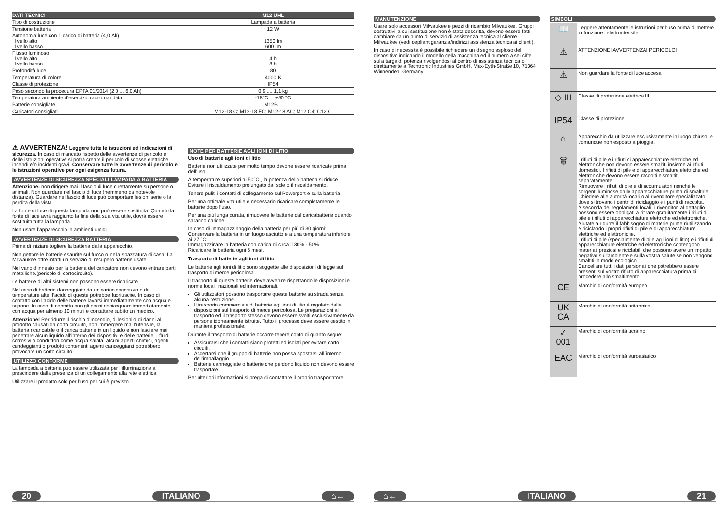| DATI TECNICI | M12 UHL |
| --- | --- |
| Tipo di costruzione | Lampada a batteria |
| Tensione batteria | 12 W |
| Autonomia luce con 1 carico di batteria (4,0 Ah) livello alto livello basso | 1350 lm 600 lm |
| Flusso luminoso livello alto livello basso | 4 h 8 h |
| Profondità luce | 80 |
| Temperatura di colore | 4000 K |
| Classe di protezione | IP54 |
| Peso secondo la procedura EPTA 01/2014 (2,0 ... 6,0 Ah) | 0,9 .... 1,1 kg |
| Temperatura ambiente d’esercizio raccomandata | -18°C ... +50 °C |
| Batterie consigliate | M12B... |
| Caricatori consigliati | M12-18 C; M12-18 FC; M12-18 AC; M12 C4; C12 C |
⚠ AVVERTENZA! Leggere tutte le istruzioni ed indicazioni di sicurezza. In caso di mancato rispetto delle avvertenze di pericolo e delle istruzioni operative si potrà creare il pericolo di scosse elettriche, incendi e/o incidenti gravi. Conservare tutte le avvertenze di pericolo e le istruzioni operative per ogni esigenza futura.
AVVERTENZE DI SICUREZZA SPECIALI LAMPADA A BATTERIA
Attenzione: non dirigere mai il fascio di luce direttamente su persone o animali. Non guardare nel fascio di luce (nemmeno da notevole distanza). Guardare nel fascio di luce può comportare lesioni serie o la perdita della vista.
La fonte di luce di questa lampada non può essere sostituita. Quando la fonte di luce avrà raggiunto la fine della sua vita utile, dovrà essere sostituita tutta la lampada.
Non usare l’apparecchio in ambienti umidi.
AVVERTENZE DI SICUREZZA BATTERIA
Prima di iniziare togliere la batteria dalla apparecchio.
Non gettare le batterie esaurite sul fuoco o nella spazzatura di casa. La Milwaukee offre infatti un servizio di recupero batterie usate.
Nel vano d’innesto per la batteria del caricatore non devono entrare parti metalliche.(pericolo di cortocircuito).
Le batterie di altri sistemi non possono essere ricaricate.
Nel caso di batterie danneggiate da un carico eccessivo o da temperature alte, l‘acido di queste potrebbe fuoriuscire. In caso di contatto con l‘acido delle batterie lavarsi immediatamente con acqua e sapone. In caso di contatto con gli occhi risciacquare immediatamente con acqua per almeno 10 minuti e contattare subito un medico.
Attenzione! Per ridurre il rischio d‘incendio, di lesioni o di danni al prodotto causati da corto circuito, non immergere mai l‘utensile, la batteria ricaricabile o il carica batterie in un liquido e non lasciare mai penetrare alcun liquido all‘interno dei dispositivi e delle batterie. I fluidi corrosivi o conduttori come acqua salata, alcuni agenti chimici, agenti candeggianti o prodotti contenenti agenti candeggianti potrebbero provocare un corto circuito.
UTILIZZO CONFORME
La lampada a batteria può essere utilizzata per l‘illuminazione a prescindere dalla presenza di un collegamento alla rete elettrica.
Utilizzare il prodotto solo per l’uso per cui è previsto.
NOTE PER BATTERIE AGLI IONI DI LITIO
Uso di batterie agli ioni di litio
Batterie non utilizzate per molto tempo devone essere ricaricate prima dell’uso.
A temperature superiori ai 50°C , la potenza della batteria si riduce. Evitare il riscaldamento prolungato dal sole o il riscaldamento.
Tenere puliti i contatti di collegamento sul Powerport e sulla batteria.
Per una ottimale vita utile è necessario ricaricare completamente le batterie dopo l‘uso.
Per una più lunga durata, rimuovere le batterie dal caricabatterie quando saranno cariche.
In caso di immagazzinaggio della batteria per più di 30 giorni:
Conservare la batteria in un luogo asciutto e a una temperatura inferiore ai 27 °C.
Immagazzinare la batteria con carica di circa il 30% - 50%.
Ricaricare la batteria ogni 6 mesi.
Trasporto di batterie agli ioni di litio
Le batterie agli ioni di litio sono soggette alle disposizioni di legge sul trasporto di merce pericolosa.
Il trasporto di queste batterie deve avvenire rispettando le disposizioni e norme locali, nazionali ed internazionali.
Gli utilizzatori possono trasportare queste batterie su strada senza alcuna restrizione.
Il trasporto commerciale di batterie agli ioni di litio è regolato dalle disposizioni sul trasporto di merce pericolosa. Le preparazioni al trasporto ed il trasporto stesso devono essere svolti esclusivamente da persone idoneamente istruite. Tutto il processo deve essere gestito in maniera professionale.
Durante il trasporto di batterie occorre tenere conto di quanto segue:
Assicurarsi che i contatti siano protetti ed isolati per evitare corto circuiti.
Accertarsi che il gruppo di batterie non possa spostarsi all´interno dell‘imballaggio.
Batterie danneggiate o batterie che perdono liquido non devono essere trasportate.
Per ulteriori informazioni si prega di contattare il proprio trasportatore.
20 ITALIANO ⌂←
MANUTENZIONE
Usare solo accessori Milwaukee e pezzi di ricambio Milwaukee. Gruppi costruttivi la cui sostituzione non è stata descritta, devono essere fatti cambiare da un punto di servizio di assistenza tecnica al cliente Milwaukee (vedi depliant garanzia/indirizzi assistenza tecnica ai clienti).
In caso di necessità è possibile richiedere un disegno esploso del dispositivo indicando il modello della macchina ed il numero a sei cifre sulla targa di potenza rivolgendosi al centro di assistenza tecnica o direttamente a Techtronic Industries GmbH, Max-Eyth-Straße 10, 71364 Winnenden, Germany.
SIMBOLI
| 📖 | Leggere attentamente le istruzioni per l‘uso prima di mettere in funzione l‘elettroutensile. |
| ⚠ | ATTENZIONE! AVVERTENZA! PERICOLO! |
| ⚠ | Non guardare la fonte di luce accesa. |
| ◇ III | Classe di protezione elettrica III. |
| IP54 | Classe di protezione |
| ⌂ | Apparecchio da utilizzare esclusivamente in luogo chiuso, e comunque non esposto a pioggia. |
| 🗑 | I rifiuti di pile e i rifiuti di apparecchiature elettriche ed elettroniche non devono essere smaltiti insieme ai rifiuti domestici. I rifiuti di pile e di apparecchiature elettriche ed elettroniche devono essere raccolti e smaltiti separatamente. Rimuovere i rifiuti di pile e di accumulatori nonché le sorgenti luminose dalle apparecchiature prima di smaltirle. Chiedere alle autorità locali o al rivenditore specializzato dove si trovano i centri di riciclaggio e i punti di raccolta. A seconda dei regolamenti locali, i rivenditori al dettaglio possono essere obbligati a ritirare gratuitamente i rifiuti di pile e i rifiuti di apparecchiature elettriche ed elettroniche. Aiutate a ridurre il fabbisogno di materie prime riutilizzando e riciclando i propri rifiuti di pile e di apparecchiature elettriche ed elettroniche. I rifiuti di pile (specialmente di pile agli ioni di litio) e i rifiuti di apparecchiature elettriche ed elettroniche contengono materiali preziosi e riciclabili che possono avere un impatto negativo sull'ambiente e sulla vostra salute se non vengono smaltiti in modo ecologico. Cancellare tutti i dati personali che potrebbero essere presenti sul vostro rifiuto di apparecchiatura prima di procedere allo smaltimento. |
| CE | Marchio di conformità europeo |
| UK CA | Marchio di conformità britannico |
| ✓ 001 | Marchio di conformità ucraino |
| EAC | Marchio di conformità euroasiatico |
⌂← ITALIANO 21